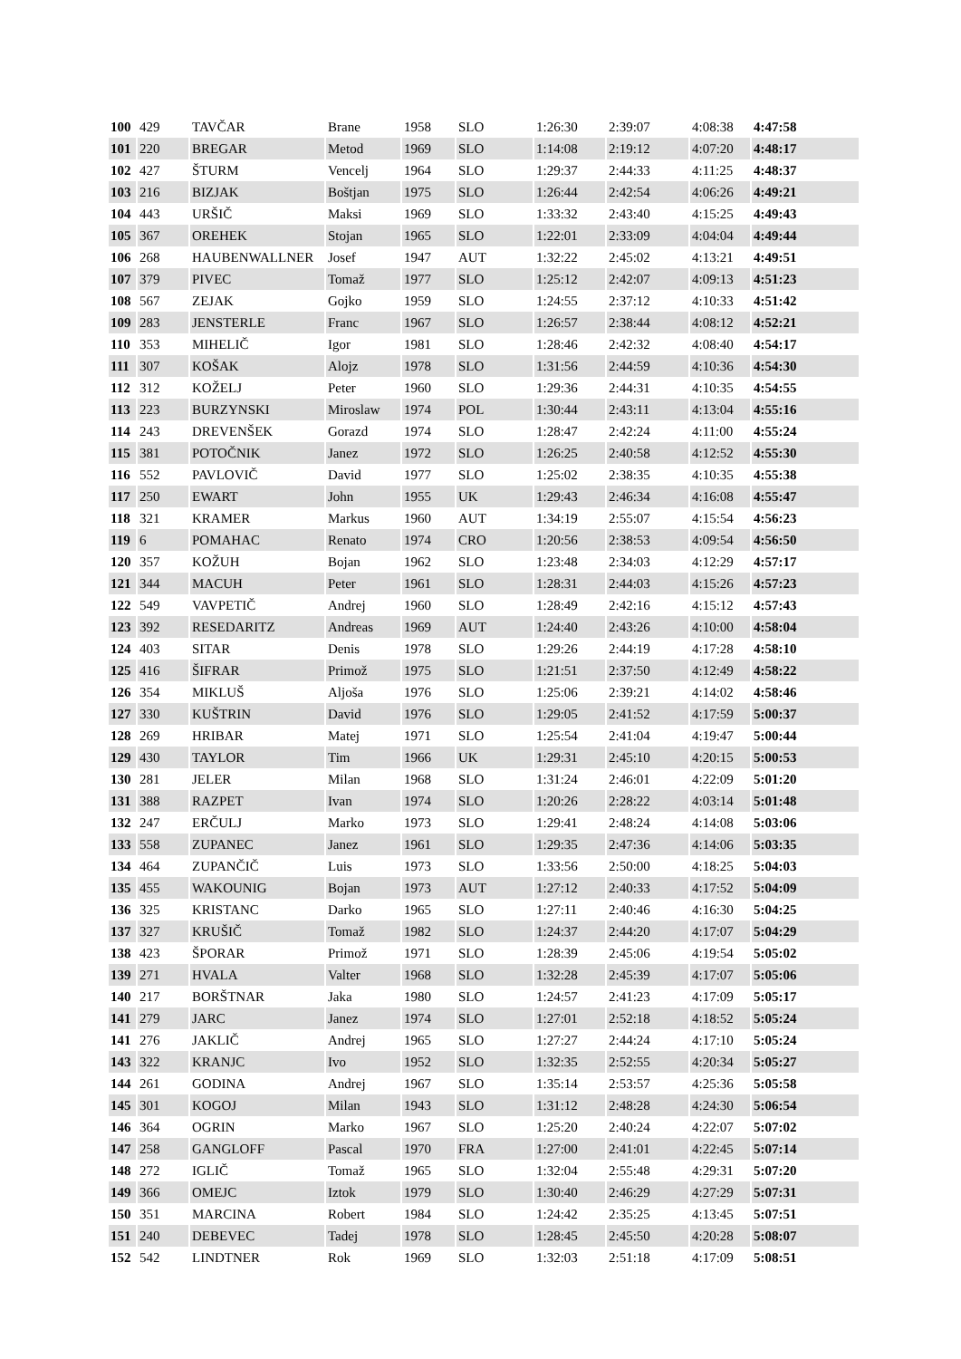| 100 | 429 | TAVČAR | Brane | 1958 | SLO | 1:26:30 | 2:39:07 | 4:08:38 | 4:47:58 |
| 101 | 220 | BREGAR | Metod | 1969 | SLO | 1:14:08 | 2:19:12 | 4:07:20 | 4:48:17 |
| 102 | 427 | ŠTURM | Vencelj | 1964 | SLO | 1:29:37 | 2:44:33 | 4:11:25 | 4:48:37 |
| 103 | 216 | BIZJAK | Boštjan | 1975 | SLO | 1:26:44 | 2:42:54 | 4:06:26 | 4:49:21 |
| 104 | 443 | URŠIČ | Maksi | 1969 | SLO | 1:33:32 | 2:43:40 | 4:15:25 | 4:49:43 |
| 105 | 367 | OREHEK | Stojan | 1965 | SLO | 1:22:01 | 2:33:09 | 4:04:04 | 4:49:44 |
| 106 | 268 | HAUBENWALLNER | Josef | 1947 | AUT | 1:32:22 | 2:45:02 | 4:13:21 | 4:49:51 |
| 107 | 379 | PIVEC | Tomaž | 1977 | SLO | 1:25:12 | 2:42:07 | 4:09:13 | 4:51:23 |
| 108 | 567 | ZEJAK | Gojko | 1959 | SLO | 1:24:55 | 2:37:12 | 4:10:33 | 4:51:42 |
| 109 | 283 | JENSTERLE | Franc | 1967 | SLO | 1:26:57 | 2:38:44 | 4:08:12 | 4:52:21 |
| 110 | 353 | MIHELIČ | Igor | 1981 | SLO | 1:28:46 | 2:42:32 | 4:08:40 | 4:54:17 |
| 111 | 307 | KOŠAK | Alojz | 1978 | SLO | 1:31:56 | 2:44:59 | 4:10:36 | 4:54:30 |
| 112 | 312 | KOŽELJ | Peter | 1960 | SLO | 1:29:36 | 2:44:31 | 4:10:35 | 4:54:55 |
| 113 | 223 | BURZYNSKI | Miroslaw | 1974 | POL | 1:30:44 | 2:43:11 | 4:13:04 | 4:55:16 |
| 114 | 243 | DREVENŠEK | Gorazd | 1974 | SLO | 1:28:47 | 2:42:24 | 4:11:00 | 4:55:24 |
| 115 | 381 | POTOČNIK | Janez | 1972 | SLO | 1:26:25 | 2:40:58 | 4:12:52 | 4:55:30 |
| 116 | 552 | PAVLOVIČ | David | 1977 | SLO | 1:25:02 | 2:38:35 | 4:10:35 | 4:55:38 |
| 117 | 250 | EWART | John | 1955 | UK | 1:29:43 | 2:46:34 | 4:16:08 | 4:55:47 |
| 118 | 321 | KRAMER | Markus | 1960 | AUT | 1:34:19 | 2:55:07 | 4:15:54 | 4:56:23 |
| 119 | 6 | POMAHAC | Renato | 1974 | CRO | 1:20:56 | 2:38:53 | 4:09:54 | 4:56:50 |
| 120 | 357 | KOŽUH | Bojan | 1962 | SLO | 1:23:48 | 2:34:03 | 4:12:29 | 4:57:17 |
| 121 | 344 | MACUH | Peter | 1961 | SLO | 1:28:31 | 2:44:03 | 4:15:26 | 4:57:23 |
| 122 | 549 | VAVPETIČ | Andrej | 1960 | SLO | 1:28:49 | 2:42:16 | 4:15:12 | 4:57:43 |
| 123 | 392 | RESEDARITZ | Andreas | 1969 | AUT | 1:24:40 | 2:43:26 | 4:10:00 | 4:58:04 |
| 124 | 403 | SITAR | Denis | 1978 | SLO | 1:29:26 | 2:44:19 | 4:17:28 | 4:58:10 |
| 125 | 416 | ŠIFRAR | Primož | 1975 | SLO | 1:21:51 | 2:37:50 | 4:12:49 | 4:58:22 |
| 126 | 354 | MIKLUŠ | Aljoša | 1976 | SLO | 1:25:06 | 2:39:21 | 4:14:02 | 4:58:46 |
| 127 | 330 | KUŠTRIN | David | 1976 | SLO | 1:29:05 | 2:41:52 | 4:17:59 | 5:00:37 |
| 128 | 269 | HRIBAR | Matej | 1971 | SLO | 1:25:54 | 2:41:04 | 4:19:47 | 5:00:44 |
| 129 | 430 | TAYLOR | Tim | 1966 | UK | 1:29:31 | 2:45:10 | 4:20:15 | 5:00:53 |
| 130 | 281 | JELER | Milan | 1968 | SLO | 1:31:24 | 2:46:01 | 4:22:09 | 5:01:20 |
| 131 | 388 | RAZPET | Ivan | 1974 | SLO | 1:20:26 | 2:28:22 | 4:03:14 | 5:01:48 |
| 132 | 247 | ERČULJ | Marko | 1973 | SLO | 1:29:41 | 2:48:24 | 4:14:08 | 5:03:06 |
| 133 | 558 | ZUPANEC | Janez | 1961 | SLO | 1:29:35 | 2:47:36 | 4:14:06 | 5:03:35 |
| 134 | 464 | ZUPANČIČ | Luis | 1973 | SLO | 1:33:56 | 2:50:00 | 4:18:25 | 5:04:03 |
| 135 | 455 | WAKOUNIG | Bojan | 1973 | AUT | 1:27:12 | 2:40:33 | 4:17:52 | 5:04:09 |
| 136 | 325 | KRISTANC | Darko | 1965 | SLO | 1:27:11 | 2:40:46 | 4:16:30 | 5:04:25 |
| 137 | 327 | KRUŠIČ | Tomaž | 1982 | SLO | 1:24:37 | 2:44:20 | 4:17:07 | 5:04:29 |
| 138 | 423 | ŠPORAR | Primož | 1971 | SLO | 1:28:39 | 2:45:06 | 4:19:54 | 5:05:02 |
| 139 | 271 | HVALA | Valter | 1968 | SLO | 1:32:28 | 2:45:39 | 4:17:07 | 5:05:06 |
| 140 | 217 | BORŠTNAR | Jaka | 1980 | SLO | 1:24:57 | 2:41:23 | 4:17:09 | 5:05:17 |
| 141 | 279 | JARC | Janez | 1974 | SLO | 1:27:01 | 2:52:18 | 4:18:52 | 5:05:24 |
| 141 | 276 | JAKLIČ | Andrej | 1965 | SLO | 1:27:27 | 2:44:24 | 4:17:10 | 5:05:24 |
| 143 | 322 | KRANJC | Ivo | 1952 | SLO | 1:32:35 | 2:52:55 | 4:20:34 | 5:05:27 |
| 144 | 261 | GODINA | Andrej | 1967 | SLO | 1:35:14 | 2:53:57 | 4:25:36 | 5:05:58 |
| 145 | 301 | KOGOJ | Milan | 1943 | SLO | 1:31:12 | 2:48:28 | 4:24:30 | 5:06:54 |
| 146 | 364 | OGRIN | Marko | 1967 | SLO | 1:25:20 | 2:40:24 | 4:22:07 | 5:07:02 |
| 147 | 258 | GANGLOFF | Pascal | 1970 | FRA | 1:27:00 | 2:41:01 | 4:22:45 | 5:07:14 |
| 148 | 272 | IGLIČ | Tomaž | 1965 | SLO | 1:32:04 | 2:55:48 | 4:29:31 | 5:07:20 |
| 149 | 366 | OMEJC | Iztok | 1979 | SLO | 1:30:40 | 2:46:29 | 4:27:29 | 5:07:31 |
| 150 | 351 | MARCINA | Robert | 1984 | SLO | 1:24:42 | 2:35:25 | 4:13:45 | 5:07:51 |
| 151 | 240 | DEBEVEC | Tadej | 1978 | SLO | 1:28:45 | 2:45:50 | 4:20:28 | 5:08:07 |
| 152 | 542 | LINDTNER | Rok | 1969 | SLO | 1:32:03 | 2:51:18 | 4:17:09 | 5:08:51 |